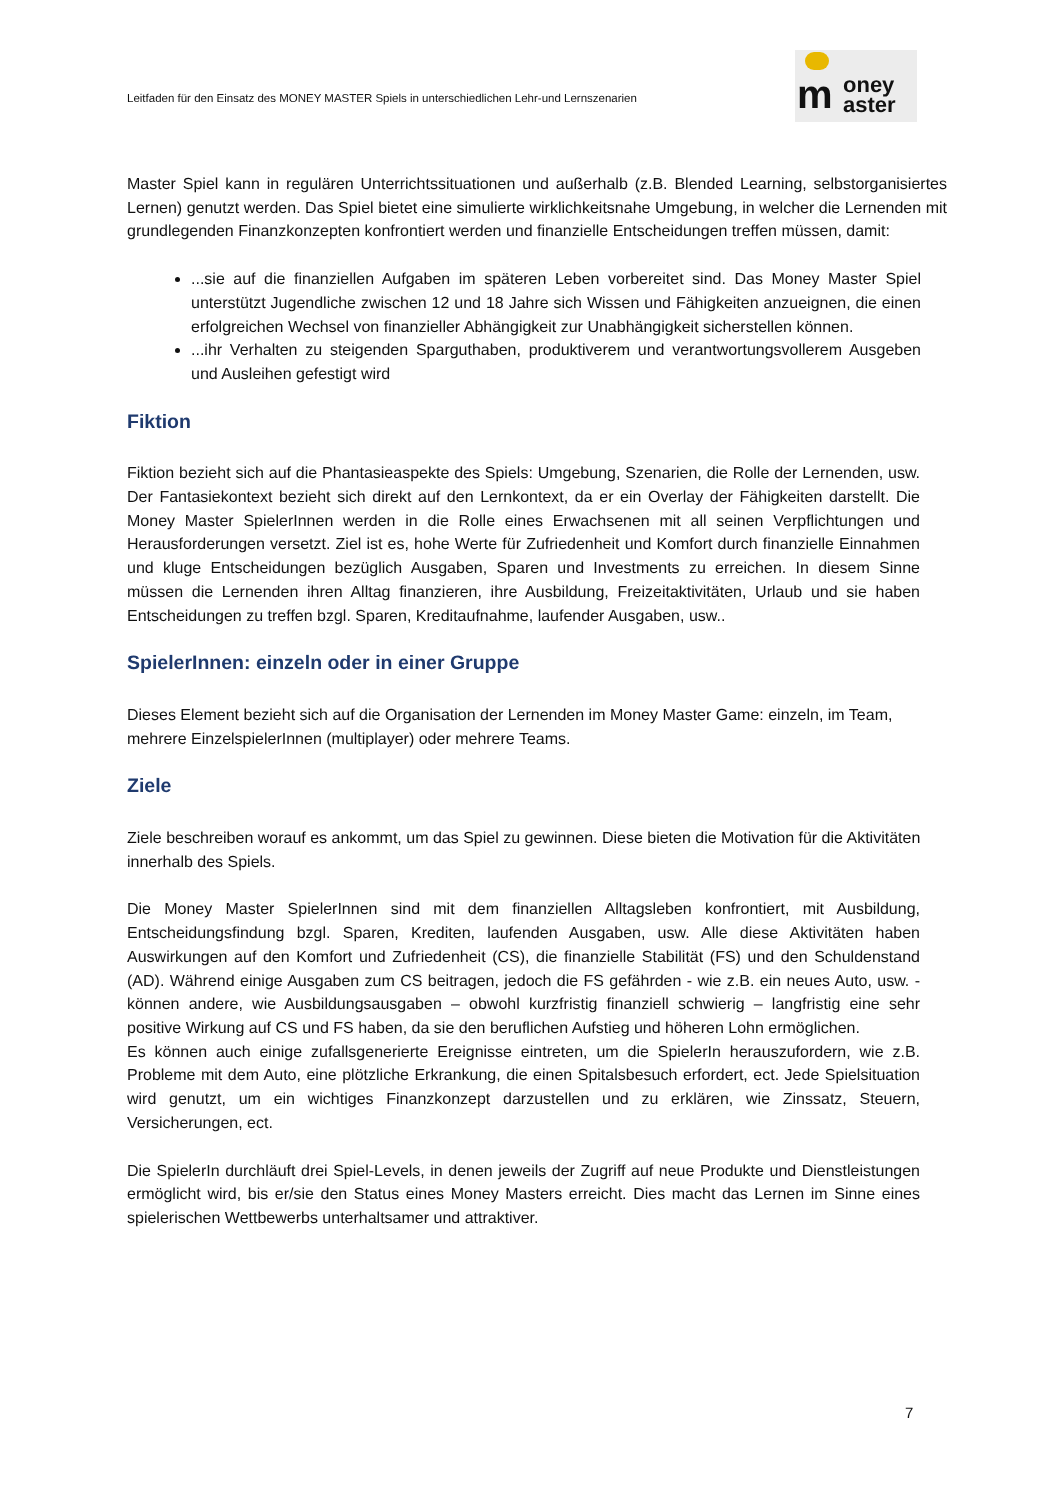Leitfaden für den Einsatz des MONEY MASTER Spiels in unterschiedlichen Lehr-und Lernszenarien
oney
aster
m
Master Spiel kann in regulären Unterrichtssituationen und außerhalb (z.B. Blended Learning, selbstorganisiertes Lernen) genutzt werden. Das Spiel bietet eine simulierte wirklichkeitsnahe Umgebung, in welcher die Lernenden mit grundlegenden Finanzkonzepten konfrontiert werden und finanzielle Entscheidungen treffen müssen, damit:
...sie auf die finanziellen Aufgaben im späteren Leben vorbereitet sind. Das Money Master Spiel unterstützt Jugendliche zwischen 12 und 18 Jahre sich Wissen und Fähigkeiten anzueignen, die einen erfolgreichen Wechsel von finanzieller Abhängigkeit zur Unabhängigkeit sicherstellen können.
...ihr Verhalten zu steigenden Sparguthaben, produktiverem und verantwortungsvollerem Ausgeben und Ausleihen gefestigt wird
Fiktion
Fiktion bezieht sich auf die Phantasieaspekte des Spiels: Umgebung, Szenarien, die Rolle der Lernenden, usw. Der Fantasiekontext bezieht sich direkt auf den Lernkontext, da er ein Overlay der Fähigkeiten darstellt. Die Money Master SpielerInnen werden in die Rolle eines Erwachsenen mit all seinen Verpflichtungen und Herausforderungen versetzt. Ziel ist es, hohe Werte für Zufriedenheit und Komfort durch finanzielle Einnahmen und kluge Entscheidungen bezüglich Ausgaben, Sparen und Investments zu erreichen. In diesem Sinne müssen die Lernenden ihren Alltag finanzieren, ihre Ausbildung, Freizeitaktivitäten, Urlaub und sie haben Entscheidungen zu treffen bzgl. Sparen, Kreditaufnahme, laufender Ausgaben, usw..
SpielerInnen: einzeln oder in einer Gruppe
Dieses Element bezieht sich auf die Organisation der Lernenden im Money Master Game: einzeln, im Team, mehrere EinzelspielerInnen (multiplayer) oder mehrere Teams.
Ziele
Ziele beschreiben worauf es ankommt, um das Spiel zu gewinnen. Diese bieten die Motivation für die Aktivitäten innerhalb des Spiels.
Die Money Master SpielerInnen sind mit dem finanziellen Alltagsleben konfrontiert, mit Ausbildung, Entscheidungsfindung bzgl. Sparen, Krediten, laufenden Ausgaben, usw. Alle diese Aktivitäten haben Auswirkungen auf den Komfort und Zufriedenheit (CS), die finanzielle Stabilität (FS) und den Schuldenstand (AD). Während einige Ausgaben zum CS beitragen, jedoch die FS gefährden - wie z.B. ein neues Auto, usw. - können andere, wie Ausbildungsausgaben – obwohl kurzfristig finanziell schwierig – langfristig eine sehr positive Wirkung auf CS und FS haben, da sie den beruflichen Aufstieg und höheren Lohn ermöglichen.
Es können auch einige zufallsgenerierte Ereignisse eintreten, um die SpielerIn herauszufordern, wie z.B. Probleme mit dem Auto, eine plötzliche Erkrankung, die einen Spitalsbesuch erfordert, ect. Jede Spielsituation wird genutzt, um ein wichtiges Finanzkonzept darzustellen und zu erklären, wie Zinssatz, Steuern, Versicherungen, ect.
Die SpielerIn durchläuft drei Spiel-Levels, in denen jeweils der Zugriff auf neue Produkte und Dienstleistungen ermöglicht wird, bis er/sie den Status eines Money Masters erreicht. Dies macht das Lernen im Sinne eines spielerischen Wettbewerbs unterhaltsamer und attraktiver.
7